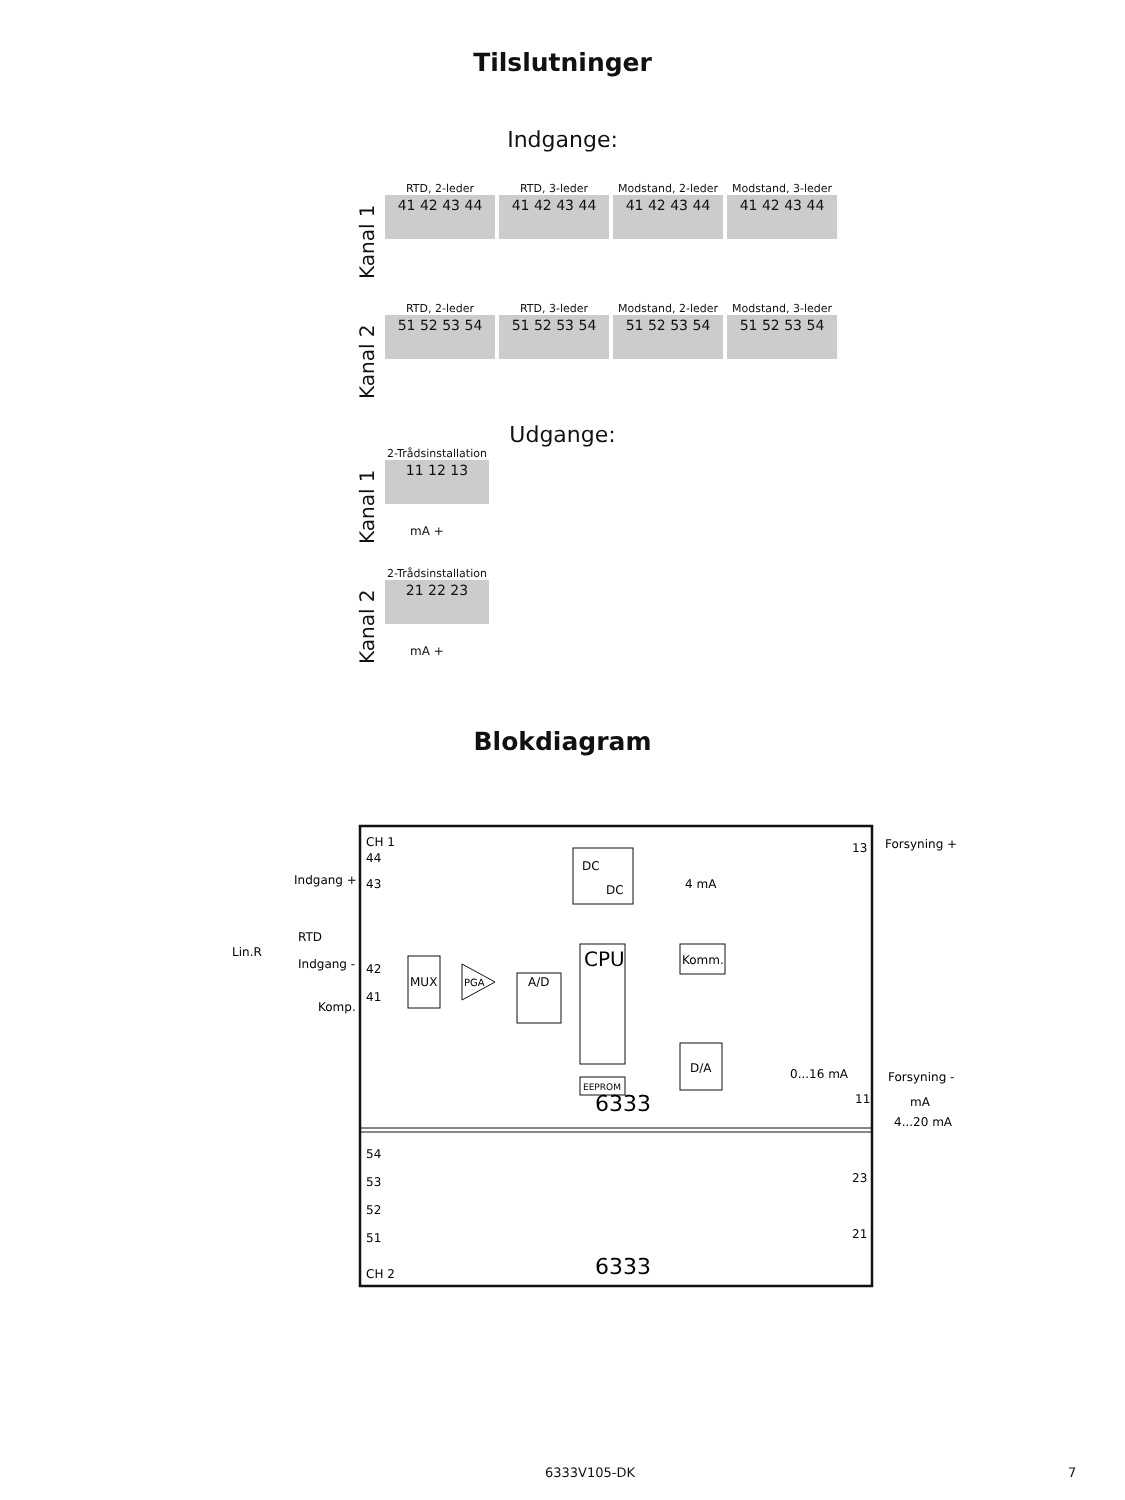Tilslutninger
Indgange:
Kanal 1
RTD, 2-leder
41 42 43 44
RTD, 3-leder
41 42 43 44
Modstand, 2-leder
41 42 43 44
Modstand, 3-leder
41 42 43 44
Kanal 2
RTD, 2-leder
51 52 53 54
RTD, 3-leder
51 52 53 54
Modstand, 2-leder
51 52 53 54
Modstand, 3-leder
51 52 53 54
Udgange:
Kanal 1
2-Trådsinstallation
11 12 13
mA +
Kanal 2
2-Trådsinstallation
21 22 23
mA +
Blokdiagram
CH 1
DC
DC
CPU
Komm.
MUX
PGA
A/D
D/A
EEPROM
4 mA
0...16 mA
6333
6333
CH 2
44
43
42
41
Indgang +
Indgang -
Komp.
RTD
Lin.R
13
Forsyning +
11
Forsyning -
mA
4...20 mA
54
53
52
51
23
21
6333V105-DK 7